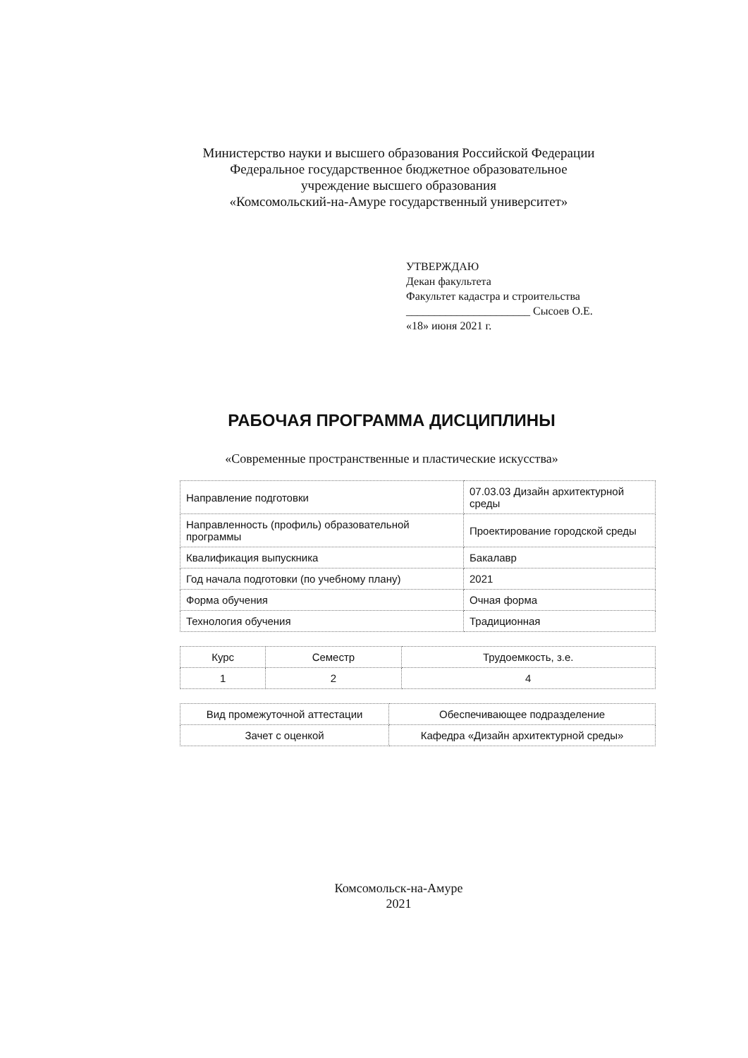Министерство науки и высшего образования Российской Федерации
Федеральное государственное бюджетное образовательное
учреждение высшего образования
«Комсомольский-на-Амуре государственный университет»
УТВЕРЖДАЮ
Декан факультета
Факультет кадастра и строительства
______________________ Сысоев О.Е.
«18» июня 2021 г.
РАБОЧАЯ ПРОГРАММА ДИСЦИПЛИНЫ
«Современные пространственные и пластические искусства»
| Направление подготовки | 07.03.03 Дизайн архитектурной среды |
| Направленность (профиль) образовательной программы | Проектирование городской среды |
| Квалификация выпускника | Бакалавр |
| Год начала подготовки (по учебному плану) | 2021 |
| Форма обучения | Очная форма |
| Технология обучения | Традиционная |
| Курс | Семестр | Трудоемкость, з.е. |
| 1 | 2 | 4 |
| Вид промежуточной аттестации | Обеспечивающее подразделение |
| Зачет с оценкой | Кафедра «Дизайн архитектурной среды» |
Комсомольск-на-Амуре
2021